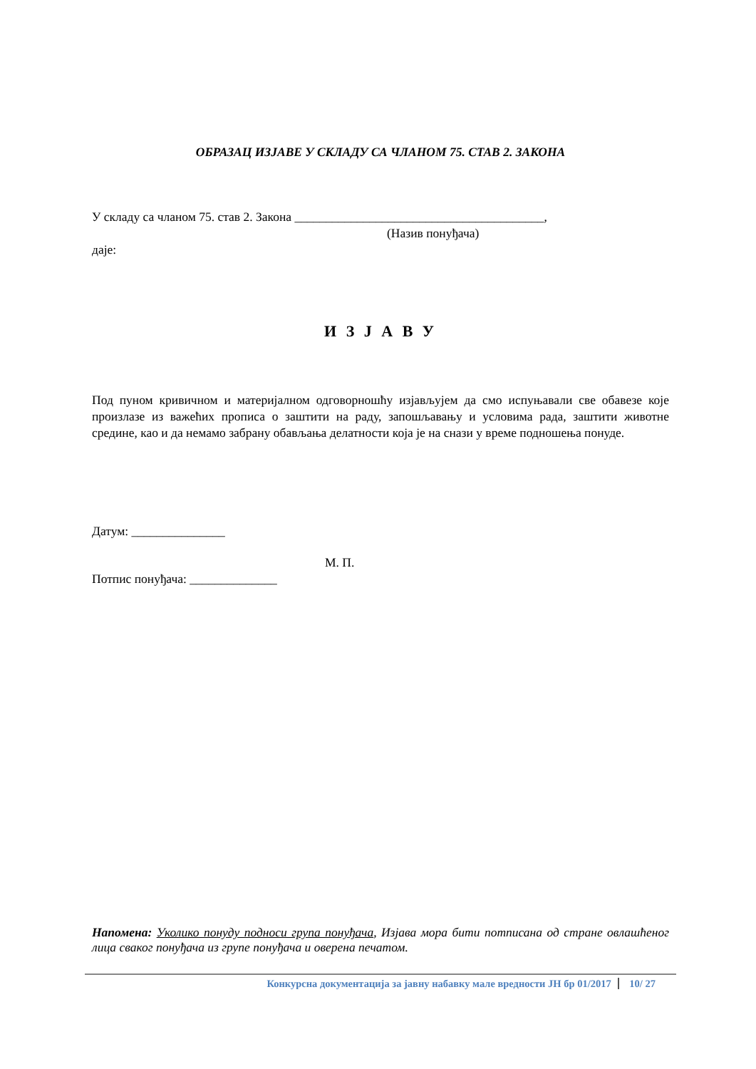ОБРАЗАЦ ИЗЈАВЕ У СКЛАДУ СА ЧЛАНОМ 75. СТАВ 2. ЗАКОНА
У складу са чланом 75. став 2. Закона ________________________________________,
(Назив понуђача)
даје:
И З Ј А В У
Под пуном кривичном и материјалном одговорношћу изјављујем да смо испуњавали све обавезе које произлазе из важећих прописа о заштити на раду, запошљавању и условима рада, заштити животне средине, као и да немамо забрану обављања делатности која је на снази у време подношења понуде.
Датум: _______________
М. П.
Потпис понуђача: ______________
Напомена: Уколико понуду подноси група понуђача, Изјава мора бити потписана од стране овлашћеног лица сваког понуђача из групе понуђача и оверена печатом.
Конкурсна документација за јавну набавку мале вредности ЈН бр 01/2017 10/ 27